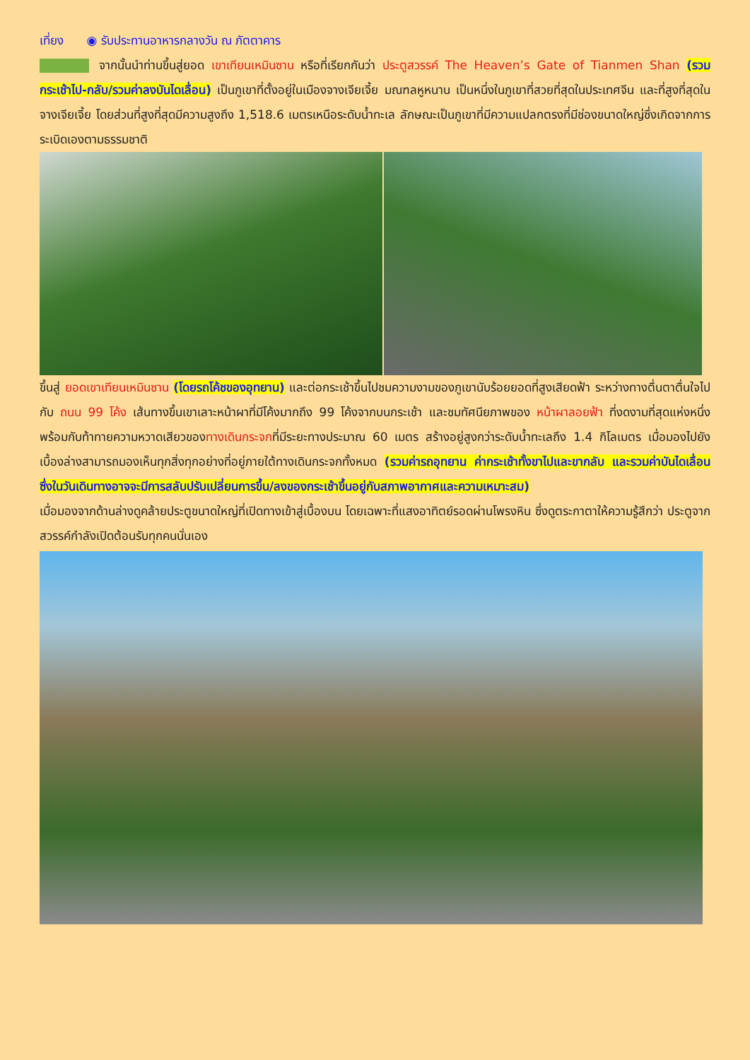เที่ยง ◉ รับประทานอาหารกลางวัน ณ ภัตตาคาร
จากนั้นนำท่านขึ้นสู่ยอด เขาเทียนเหมินซาน หรือที่เรียกกันว่า ประตูสวรรค์ The Heaven’s Gate of Tianmen Shan (รวมกระเช้าไป-กลับ/รวมค่าลงบันไดเลื่อน) เป็นภูเขาที่ตั้งอยู่ในเมืองจางเจียเจี้ย มณฑลหูหนาน เป็นหนึ่งในภูเขาที่สวยที่สุดในประเทศจีน และที่สูงที่สุดในจางเจียเจี้ย โดยส่วนที่สูงที่สุดมีความสูงถึง 1,518.6 เมตรเหนือระดับน้ำทะเล ลักษณะเป็นภูเขาที่มีความแปลกตรงที่มีช่องขนาดใหญ่ซึ่งเกิดจากการระเบิดเองตามธรรมชาติ
ขึ้นสู่ ยอดเขาเทียนเหมินซาน (โดยรถโค้ชของอุทยาน) และต่อกระเช้าขึ้นไปชมความงามของภูเขานับร้อยยอดที่สูงเสียดฟ้า ระหว่างทางตื่นตาตื่นใจไปกับ ถนน 99 โค้ง เส้นทางขึ้นเขาเลาะหน้าผาที่มีโค้งมากถึง 99 โค้งจากบนกระเช้า และชมทัศนียภาพของ หน้าผาลอยฟ้า ที่งดงามที่สุดแห่งหนึ่ง พร้อมกับท้าทายความหวาดเสียวของทางเดินกระจกที่มีระยะทางประมาณ 60 เมตร สร้างอยู่สูงกว่าระดับน้ำทะเลถึง 1.4 กิโลเมตร เมื่อมองไปยังเบื้องล่างสามารถมองเห็นทุกสิ่งทุกอย่างที่อยู่ภายใต้ทางเดินกระจกทั้งหมด (รวมค่ารถอุทยาน ค่ากระเช้าทั้งขาไปและขากลับ และรวมค่าบันไดเลื่อนซึ่งในวันเดินทางอาจจะมีการสลับปรับเปลี่ยนการขึ้น/ลงของกระเช้าขึ้นอยู่กับสภาพอากาศและความเหมาะสม)
เมื่อมองจากด้านล่างดูคล้ายประตูขนาดใหญ่ที่เปิดทางเข้าสู่เบื้องบน โดยเฉพาะที่แสงอาทิตย์รอดผ่านโพรงหิน ซึ่งดูตระกาตาให้ความรู้สึกว่า ประตูจากสวรรค์กำลังเปิดต้อนรับทุกคนนั่นเอง